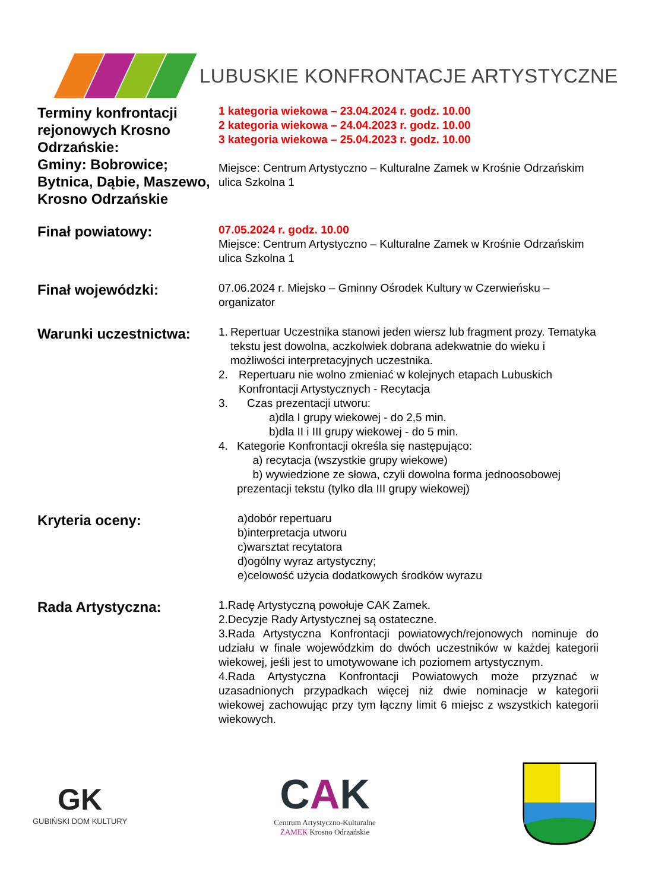LUBUSKIE KONFRONTACJE ARTYSTYCZNE
Terminy konfrontacji rejonowych Krosno Odrzańskie:
Gminy: Bobrowice; Bytnica, Dąbie, Maszewo, Krosno Odrzańskie
1 kategoria wiekowa – 23.04.2024 r. godz. 10.00
2 kategoria wiekowa – 24.04.2023 r. godz. 10.00
3 kategoria wiekowa – 25.04.2023 r. godz. 10.00
Miejsce: Centrum Artystyczno – Kulturalne Zamek w Krośnie Odrzańskim ulica Szkolna 1
Finał powiatowy:
07.05.2024 r. godz. 10.00
Miejsce: Centrum Artystyczno – Kulturalne Zamek w Krośnie Odrzańskim ulica Szkolna 1
Finał wojewódzki:
07.06.2024 r. Miejsko – Gminny Ośrodek Kultury w Czerwieńsku – organizator
Warunki uczestnictwa:
1. Repertuar Uczestnika stanowi jeden wiersz lub fragment prozy. Tematyka tekstu jest dowolna, aczkolwiek dobrana adekwatnie do wieku i możliwości interpretacyjnych uczestnika.
2. Repertuaru nie wolno zmieniać w kolejnych etapach Lubuskich Konfrontacji Artystycznych - Recytacja
3. Czas prezentacji utworu:
a)dla I grupy wiekowej - do 2,5 min.
b)dla II i III grupy wiekowej - do 5 min.
4. Kategorie Konfrontacji określa się następująco:
a) recytacja (wszystkie grupy wiekowe)
b) wywiedzione ze słowa, czyli dowolna forma jednoosobowej prezentacji tekstu (tylko dla III grupy wiekowej)
Kryteria oceny:
a)dobór repertuaru
b)interpretacja utworu
c)warsztat recytatora
d)ogólny wyraz artystyczny;
e)celowość użycia dodatkowych środków wyrazu
Rada Artystyczna:
1.Radę Artystyczną powołuje CAK Zamek.
2.Decyzje Rady Artystycznej są ostateczne.
3.Rada Artystyczna Konfrontacji powiatowych/rejonowych nominuje do udziału w finale wojewódzkim do dwóch uczestników w każdej kategorii wiekowej, jeśli jest to umotywowane ich poziomem artystycznym.
4.Rada Artystyczna Konfrontacji Powiatowych może przyznać w uzasadnionych przypadkach więcej niż dwie nominacje w kategorii wiekowej zachowując przy tym łączny limit 6 miejsc z wszystkich kategorii wiekowych.
GK
GUBIŃSKI DOM KULTURY
CAK
Centrum Artystyczno-Kulturalne
ZAMEK Krosno Odrzańskie